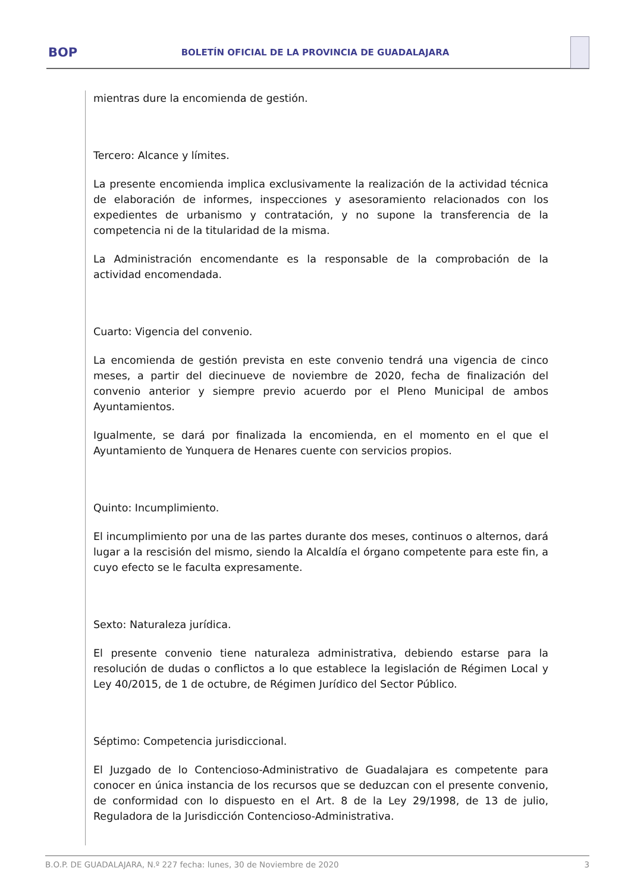BOP
BOLETÍN OFICIAL DE LA PROVINCIA DE GUADALAJARA
mientras dure la encomienda de gestión.
Tercero: Alcance y límites.
La presente encomienda implica exclusivamente la realización de la actividad técnica de elaboración de informes, inspecciones y asesoramiento relacionados con los expedientes de urbanismo y contratación, y no supone la transferencia de la competencia ni de la titularidad de la misma.
La Administración encomendante es la responsable de la comprobación de la actividad encomendada.
Cuarto: Vigencia del convenio.
La encomienda de gestión prevista en este convenio tendrá una vigencia de cinco meses, a partir del diecinueve de noviembre de 2020, fecha de finalización del convenio anterior y siempre previo acuerdo por el Pleno Municipal de ambos Ayuntamientos.
Igualmente, se dará por finalizada la encomienda, en el momento en el que el Ayuntamiento de Yunquera de Henares cuente con servicios propios.
Quinto: Incumplimiento.
El incumplimiento por una de las partes durante dos meses, continuos o alternos, dará lugar a la rescisión del mismo, siendo la Alcaldía el órgano competente para este fin, a cuyo efecto se le faculta expresamente.
Sexto: Naturaleza jurídica.
El presente convenio tiene naturaleza administrativa, debiendo estarse para la resolución de dudas o conflictos a lo que establece la legislación de Régimen Local y Ley 40/2015, de 1 de octubre, de Régimen Jurídico del Sector Público.
Séptimo: Competencia jurisdiccional.
El Juzgado de lo Contencioso-Administrativo de Guadalajara es competente para conocer en única instancia de los recursos que se deduzcan con el presente convenio, de conformidad con lo dispuesto en el Art. 8 de la Ley 29/1998, de 13 de julio, Reguladora de la Jurisdicción Contencioso-Administrativa.
B.O.P. DE GUADALAJARA, N.º 227 fecha: lunes, 30 de Noviembre de 2020 3